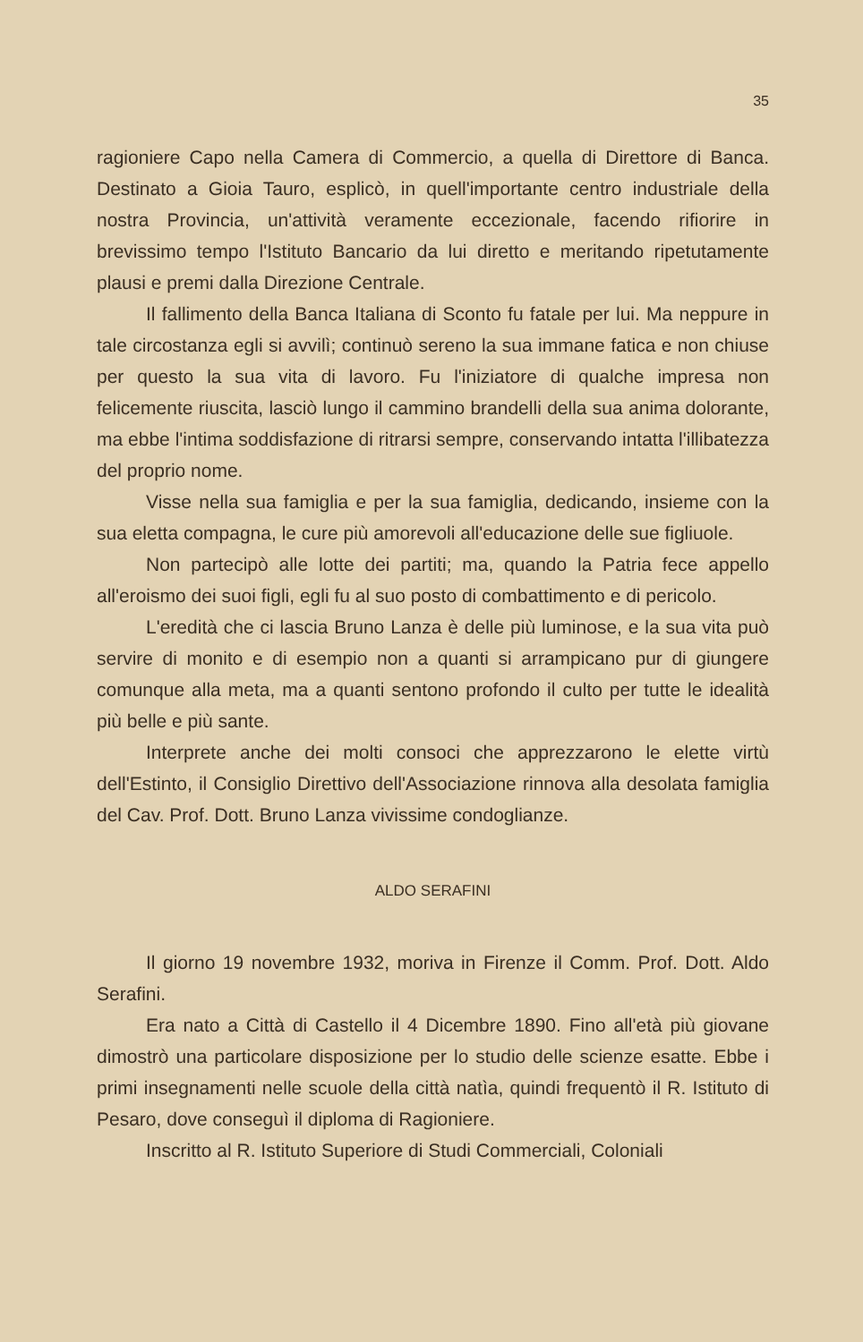35
ragioniere Capo nella Camera di Commercio, a quella di Direttore di Banca. Destinato a Gioia Tauro, esplicò, in quell'importante centro industriale della nostra Provincia, un'attività veramente eccezionale, facendo rifiorire in brevissimo tempo l'Istituto Bancario da lui diretto e meritando ripetutamente plausi e premi dalla Direzione Centrale.
Il fallimento della Banca Italiana di Sconto fu fatale per lui. Ma neppure in tale circostanza egli si avvilì; continuò sereno la sua immane fatica e non chiuse per questo la sua vita di lavoro. Fu l'iniziatore di qualche impresa non felicemente riuscita, lasciò lungo il cammino brandelli della sua anima dolorante, ma ebbe l'intima soddisfazione di ritrarsi sempre, conservando intatta l'illibatezza del proprio nome.
Visse nella sua famiglia e per la sua famiglia, dedicando, insieme con la sua eletta compagna, le cure più amorevoli all'educazione delle sue figliuole.
Non partecipò alle lotte dei partiti; ma, quando la Patria fece appello all'eroismo dei suoi figli, egli fu al suo posto di combattimento e di pericolo.
L'eredità che ci lascia Bruno Lanza è delle più luminose, e la sua vita può servire di monito e di esempio non a quanti si arrampicano pur di giungere comunque alla meta, ma a quanti sentono profondo il culto per tutte le idealità più belle e più sante.
Interprete anche dei molti consoci che apprezzarono le elette virtù dell'Estinto, il Consiglio Direttivo dell'Associazione rinnova alla desolata famiglia del Cav. Prof. Dott. Bruno Lanza vivissime condoglianze.
ALDO SERAFINI
Il giorno 19 novembre 1932, moriva in Firenze il Comm. Prof. Dott. Aldo Serafini.
Era nato a Città di Castello il 4 Dicembre 1890. Fino all'età più giovane dimostrò una particolare disposizione per lo studio delle scienze esatte. Ebbe i primi insegnamenti nelle scuole della città natìa, quindi frequentò il R. Istituto di Pesaro, dove conseguì il diploma di Ragioniere.
Inscritto al R. Istituto Superiore di Studi Commerciali, Coloniali